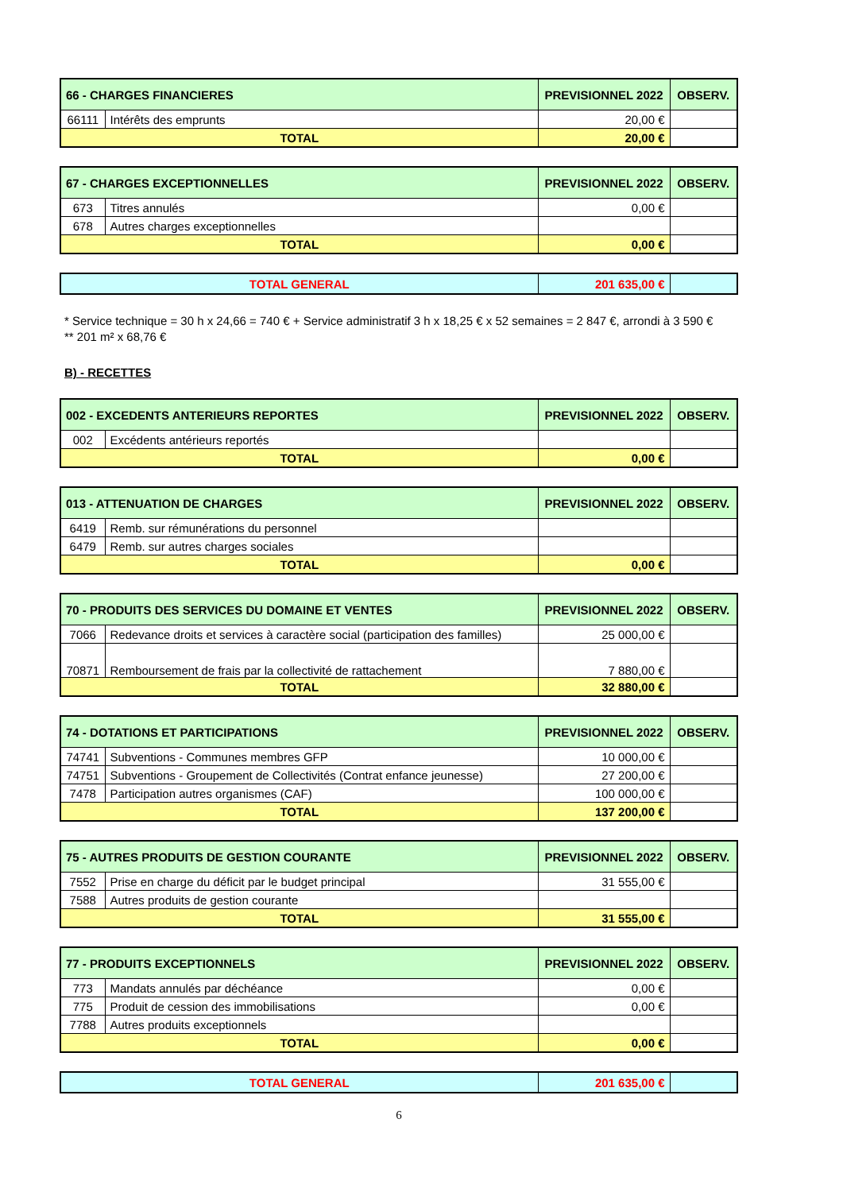| 66 - CHARGES FINANCIERES | | PREVISIONNEL 2022 | OBSERV. |
| 66111 | Intérêts des emprunts | 20,00 € | |
| TOTAL | | 20,00 € | |
| 67 - CHARGES EXCEPTIONNELLES | | PREVISIONNEL 2022 | OBSERV. |
| 673 | Titres annulés | 0,00 € | |
| 678 | Autres charges exceptionnelles | | |
| TOTAL | | 0,00 € | |
| TOTAL GENERAL | 201 635,00 € | |
* Service technique = 30 h x 24,66 = 740 € + Service administratif 3 h x 18,25 € x 52 semaines = 2 847 €, arrondi à 3 590 €
** 201 m² x 68,76 €
B) - RECETTES
| 002 - EXCEDENTS ANTERIEURS REPORTES | | PREVISIONNEL 2022 | OBSERV. |
| 002 | Excédents antérieurs reportés | | |
| TOTAL | | 0,00 € | |
| 013 - ATTENUATION DE CHARGES | | PREVISIONNEL 2022 | OBSERV. |
| 6419 | Remb. sur rémunérations du personnel | | |
| 6479 | Remb. sur autres charges sociales | | |
| TOTAL | | 0,00 € | |
| 70 - PRODUITS DES SERVICES DU DOMAINE ET VENTES | | PREVISIONNEL 2022 | OBSERV. |
| 7066 | Redevance droits et services à caractère social (participation des familles) | 25 000,00 € | |
| 70871 | Remboursement de frais par la collectivité de rattachement | 7 880,00 € | |
| TOTAL | | 32 880,00 € | |
| 74 - DOTATIONS ET PARTICIPATIONS | | PREVISIONNEL 2022 | OBSERV. |
| 74741 | Subventions - Communes membres GFP | 10 000,00 € | |
| 74751 | Subventions - Groupement de Collectivités (Contrat enfance jeunesse) | 27 200,00 € | |
| 7478 | Participation autres organismes (CAF) | 100 000,00 € | |
| TOTAL | | 137 200,00 € | |
| 75 - AUTRES PRODUITS DE GESTION COURANTE | | PREVISIONNEL 2022 | OBSERV. |
| 7552 | Prise en charge du déficit par le budget principal | 31 555,00 € | |
| 7588 | Autres produits de gestion courante | | |
| TOTAL | | 31 555,00 € | |
| 77 - PRODUITS EXCEPTIONNELS | | PREVISIONNEL 2022 | OBSERV. |
| 773 | Mandats annulés par déchéance | 0,00 € | |
| 775 | Produit de cession des immobilisations | 0,00 € | |
| 7788 | Autres produits exceptionnels | | |
| TOTAL | | 0,00 € | |
| TOTAL GENERAL | 201 635,00 € | |
6